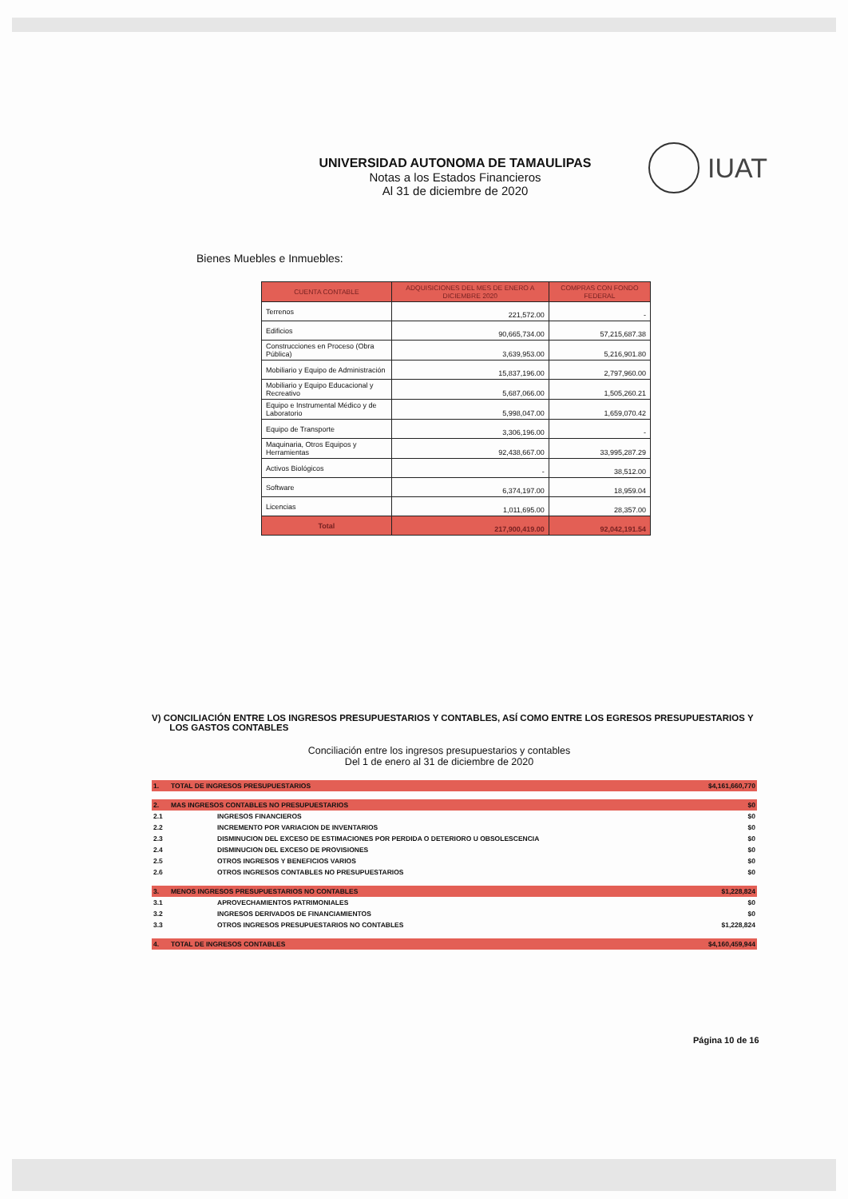UNIVERSIDAD AUTONOMA DE TAMAULIPAS
Notas a los Estados Financieros
Al 31 de diciembre de 2020
IUAT
Bienes Muebles e Inmuebles:
| CUENTA CONTABLE | ADQUISICIONES DEL MES DE ENERO A DICIEMBRE 2020 | COMPRAS CON FONDO FEDERAL |
| --- | --- | --- |
| Terrenos | 221,572.00 | - |
| Edificios | 90,665,734.00 | 57,215,687.38 |
| Construcciones en Proceso (Obra Pública) | 3,639,953.00 | 5,216,901.80 |
| Mobiliario y Equipo de Administración | 15,837,196.00 | 2,797,960.00 |
| Mobiliario y Equipo Educacional y Recreativo | 5,687,066.00 | 1,505,260.21 |
| Equipo e Instrumental Médico y de Laboratorio | 5,998,047.00 | 1,659,070.42 |
| Equipo de Transporte | 3,306,196.00 | - |
| Maquinaria, Otros Equipos y Herramientas | 92,438,667.00 | 33,995,287.29 |
| Activos Biológicos | - | 38,512.00 |
| Software | 6,374,197.00 | 18,959.04 |
| Licencias | 1,011,695.00 | 28,357.00 |
| Total | 217,900,419.00 | 92,042,191.54 |
V) CONCILIACIÓN ENTRE LOS INGRESOS PRESUPUESTARIOS Y CONTABLES, ASÍ COMO ENTRE LOS EGRESOS PRESUPUESTARIOS Y
LOS GASTOS CONTABLES
Conciliación entre los ingresos presupuestarios y contables
Del 1 de enero al 31 de diciembre de 2020
| 1. | TOTAL DE INGRESOS PRESUPUESTARIOS | $4,161,660,770 |
| 2. | MAS INGRESOS CONTABLES NO PRESUPUESTARIOS | $0 |
| 2.1 | INGRESOS FINANCIEROS | $0 |
| 2.2 | INCREMENTO POR VARIACION DE INVENTARIOS | $0 |
| 2.3 | DISMINUCION DEL EXCESO DE ESTIMACIONES POR PERDIDA O DETERIORO U OBSOLESCENCIA | $0 |
| 2.4 | DISMINUCION DEL EXCESO DE PROVISIONES | $0 |
| 2.5 | OTROS INGRESOS Y BENEFICIOS VARIOS | $0 |
| 2.6 | OTROS INGRESOS CONTABLES NO PRESUPUESTARIOS | $0 |
| 3. | MENOS INGRESOS PRESUPUESTARIOS NO CONTABLES | $1,228,824 |
| 3.1 | APROVECHAMIENTOS PATRIMONIALES | $0 |
| 3.2 | INGRESOS DERIVADOS DE FINANCIAMIENTOS | $0 |
| 3.3 | OTROS INGRESOS PRESUPUESTARIOS NO CONTABLES | $1,228,824 |
| 4. | TOTAL DE INGRESOS CONTABLES | $4,160,459,944 |
Página 10 de 16